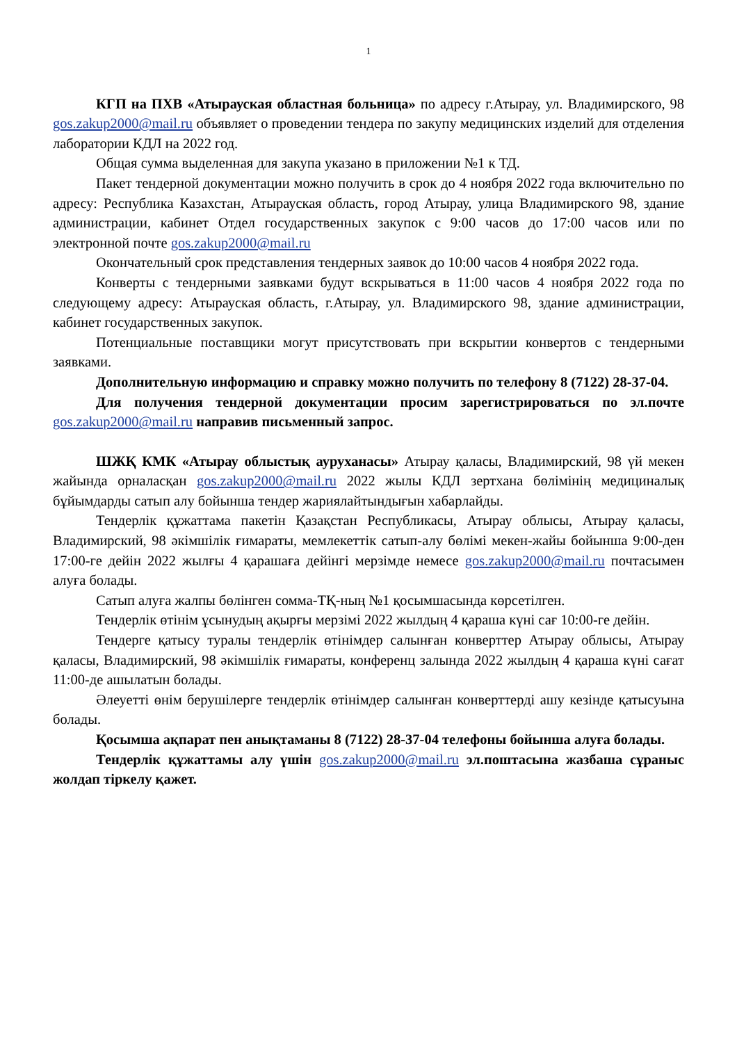1
КГП на ПХВ «Атырауская областная больница» по адресу г.Атырау, ул. Владимирского, 98 gos.zakup2000@mail.ru объявляет о проведении тендера по закупу медицинских изделий для отделения лаборатории КДЛ на 2022 год.
Общая сумма выделенная для закупа указано в приложении №1 к ТД.
Пакет тендерной документации можно получить в срок до 4 ноября 2022 года включительно по адресу: Республика Казахстан, Атырауская область, город Атырау, улица Владимирского 98, здание администрации, кабинет Отдел государственных закупок с 9:00 часов до 17:00 часов или по электронной почте gos.zakup2000@mail.ru
Окончательный срок представления тендерных заявок до 10:00 часов 4 ноября 2022 года.
Конверты с тендерными заявками будут вскрываться в 11:00 часов 4 ноября 2022 года по следующему адресу: Атырауская область, г.Атырау, ул. Владимирского 98, здание администрации, кабинет государственных закупок.
Потенциальные поставщики могут присутствовать при вскрытии конвертов с тендерными заявками.
Дополнительную информацию и справку можно получить по телефону 8 (7122) 28-37-04.
Для получения тендерной документации просим зарегистрироваться по эл.почте gos.zakup2000@mail.ru направив письменный запрос.
ШЖҚ КМК «Атырау облыстық ауруханасы» Атырау қаласы, Владимирский, 98 үй мекен жайында орналасқан gos.zakup2000@mail.ru 2022 жылы КДЛ зертхана бөлімінің медициналық бұйымдарды сатып алу бойынша тендер жариялайтындығын хабарлайды.
Тендерлік құжаттама пакетін Қазақстан Республикасы, Атырау облысы, Атырау қаласы, Владимирский, 98 әкімшілік ғимараты, мемлекеттік сатып-алу бөлімі мекен-жайы бойынша 9:00-ден 17:00-ге дейін 2022 жылғы 4 қарашаға дейінгі мерзімде немесе gos.zakup2000@mail.ru почтасымен алуға болады.
Сатып алуға жалпы бөлінген сомма-ТҚ-ның №1 қосымшасында көрсетілген.
Тендерлік өтінім ұсынудың ақырғы мерзімі 2022 жылдың 4 қараша күні сағ 10:00-ге дейін.
Тендерге қатысу туралы тендерлік өтінімдер салынған конверттер Атырау облысы, Атырау қаласы, Владимирский, 98 әкімшілік ғимараты, конференц залында 2022 жылдың 4 қараша күні сағат 11:00-де ашылатын болады.
Әлеуетті өнім берушілерге тендерлік өтінімдер салынған конверттерді ашу кезінде қатысуына болады.
Қосымша ақпарат пен анықтаманы 8 (7122) 28-37-04 телефоны бойынша алуға болады.
Тендерлік құжаттамы алу үшін gos.zakup2000@mail.ru эл.поштасына жазбаша сұраныс жолдап тіркелу қажет.